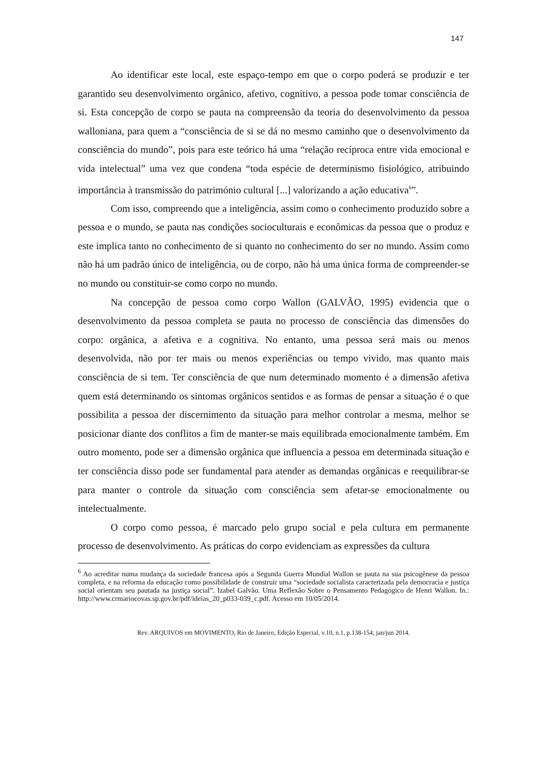147
Ao identificar este local, este espaço-tempo em que o corpo poderá se produzir e ter garantido seu desenvolvimento orgânico, afetivo, cognitivo, a pessoa pode tomar consciência de si. Esta concepção de corpo se pauta na compreensão da teoria do desenvolvimento da pessoa walloniana, para quem a “consciência de si se dá no mesmo caminho que o desenvolvimento da consciência do mundo”, pois para este teórico há uma “relação recíproca entre vida emocional e vida intelectual” uma vez que condena “toda espécie de determinismo fisiológico, atribuindo importância à transmissão do património cultural [...] valorizando a ação educativa<sup>6</sup>”.
Com isso, compreendo que a inteligência, assim como o conhecimento produzido sobre a pessoa e o mundo, se pauta nas condições socioculturais e econômicas da pessoa que o produz e este implica tanto no conhecimento de si quanto no conhecimento do ser no mundo. Assim como não há um padrão único de inteligência, ou de corpo, não há uma única forma de compreender-se no mundo ou constituir-se como corpo no mundo.
Na concepção de pessoa como corpo Wallon (GALVÃO, 1995) evidencia que o desenvolvimento da pessoa completa se pauta no processo de consciência das dimensões do corpo: orgânica, a afetiva e a cognitiva. No entanto, uma pessoa será mais ou menos desenvolvida, não por ter mais ou menos experiências ou tempo vivido, mas quanto mais consciência de si tem. Ter consciência de que num determinado momento é a dimensão afetiva quem está determinando os sintomas orgânicos sentidos e as formas de pensar a situação é o que possibilita a pessoa der discernimento da situação para melhor controlar a mesma, melhor se posicionar diante dos conflitos a fim de manter-se mais equilibrada emocionalmente também. Em outro momento, pode ser a dimensão orgânica que influencia a pessoa em determinada situação e ter consciência disso pode ser fundamental para atender as demandas orgânicas e reequilibrar-se para manter o controle da situação com consciência sem afetar-se emocionalmente ou intelectualmente.
O corpo como pessoa, é marcado pelo grupo social e pela cultura em permanente processo de desenvolvimento. As práticas do corpo evidenciam as expressões da cultura
<sup>6</sup> Ao acreditar numa mudança da sociedade francesa após a Segunda Guerra Mundial Wallon se pauta na sua psicogênese da pessoa completa, e na reforma da educação como possibilidade de construir uma “sociedade socialista caracterizada pela democracia e justiça social orientam seu pautada na justiça social”. Izabel Galvão. Uma Reflexão Sobre o Pensamento Pedagógico de Henri Wallon. In.: http://www.crmariocovas.sp.gov.br/pdf/ideias_20_p033-039_c.pdf. Acesso em 10/05/2014.
Rev. ARQUIVOS em MOVIMENTO, Rio de Janeiro, Edição Especial, v.10, n.1, p.138-154, jan/jun 2014.